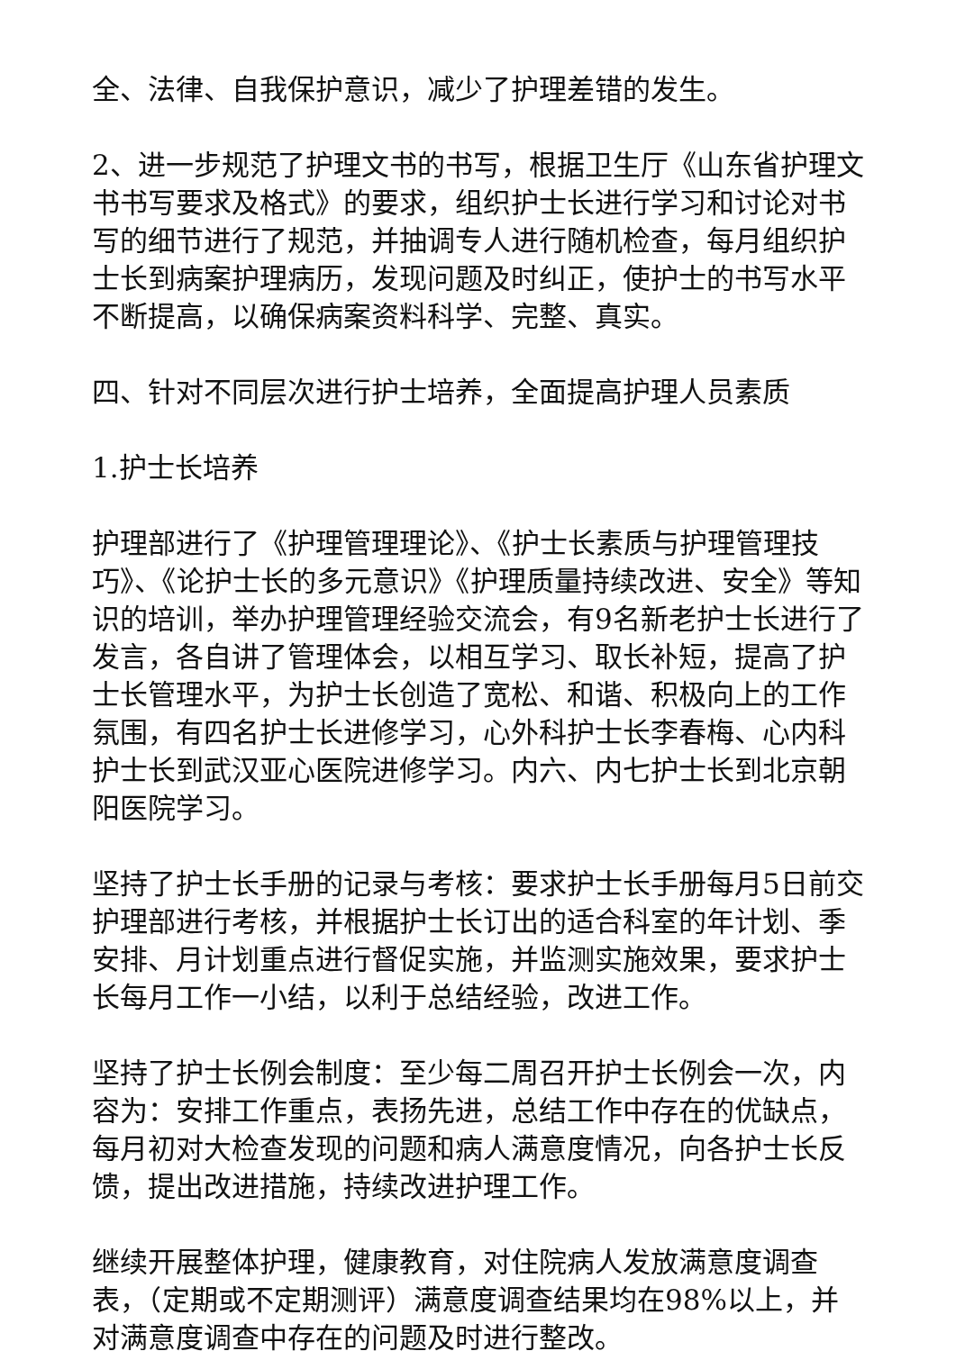全、法律、自我保护意识，减少了护理差错的发生。
2、进一步规范了护理文书的书写，根据卫生厅《山东省护理文书书写要求及格式》的要求，组织护士长进行学习和讨论对书写的细节进行了规范，并抽调专人进行随机检查，每月组织护士长到病案护理病历，发现问题及时纠正，使护士的书写水平不断提高，以确保病案资料科学、完整、真实。
四、针对不同层次进行护士培养，全面提高护理人员素质
1.护士长培养
护理部进行了《护理管理理论》、《护士长素质与护理管理技巧》、《论护士长的多元意识》《护理质量持续改进、安全》等知识的培训，举办护理管理经验交流会，有9名新老护士长进行了发言，各自讲了管理体会，以相互学习、取长补短，提高了护士长管理水平，为护士长创造了宽松、和谐、积极向上的工作氛围，有四名护士长进修学习，心外科护士长李春梅、心内科护士长到武汉亚心医院进修学习。内六、内七护士长到北京朝阳医院学习。
坚持了护士长手册的记录与考核：要求护士长手册每月5日前交护理部进行考核，并根据护士长订出的适合科室的年计划、季安排、月计划重点进行督促实施，并监测实施效果，要求护士长每月工作一小结，以利于总结经验，改进工作。
坚持了护士长例会制度：至少每二周召开护士长例会一次，内容为：安排工作重点，表扬先进，总结工作中存在的优缺点，每月初对大检查发现的问题和病人满意度情况，向各护士长反馈，提出改进措施，持续改进护理工作。
继续开展整体护理，健康教育，对住院病人发放满意度调查表，（定期或不定期测评）满意度调查结果均在98%以上，并对满意度调查中存在的问题及时进行整改。